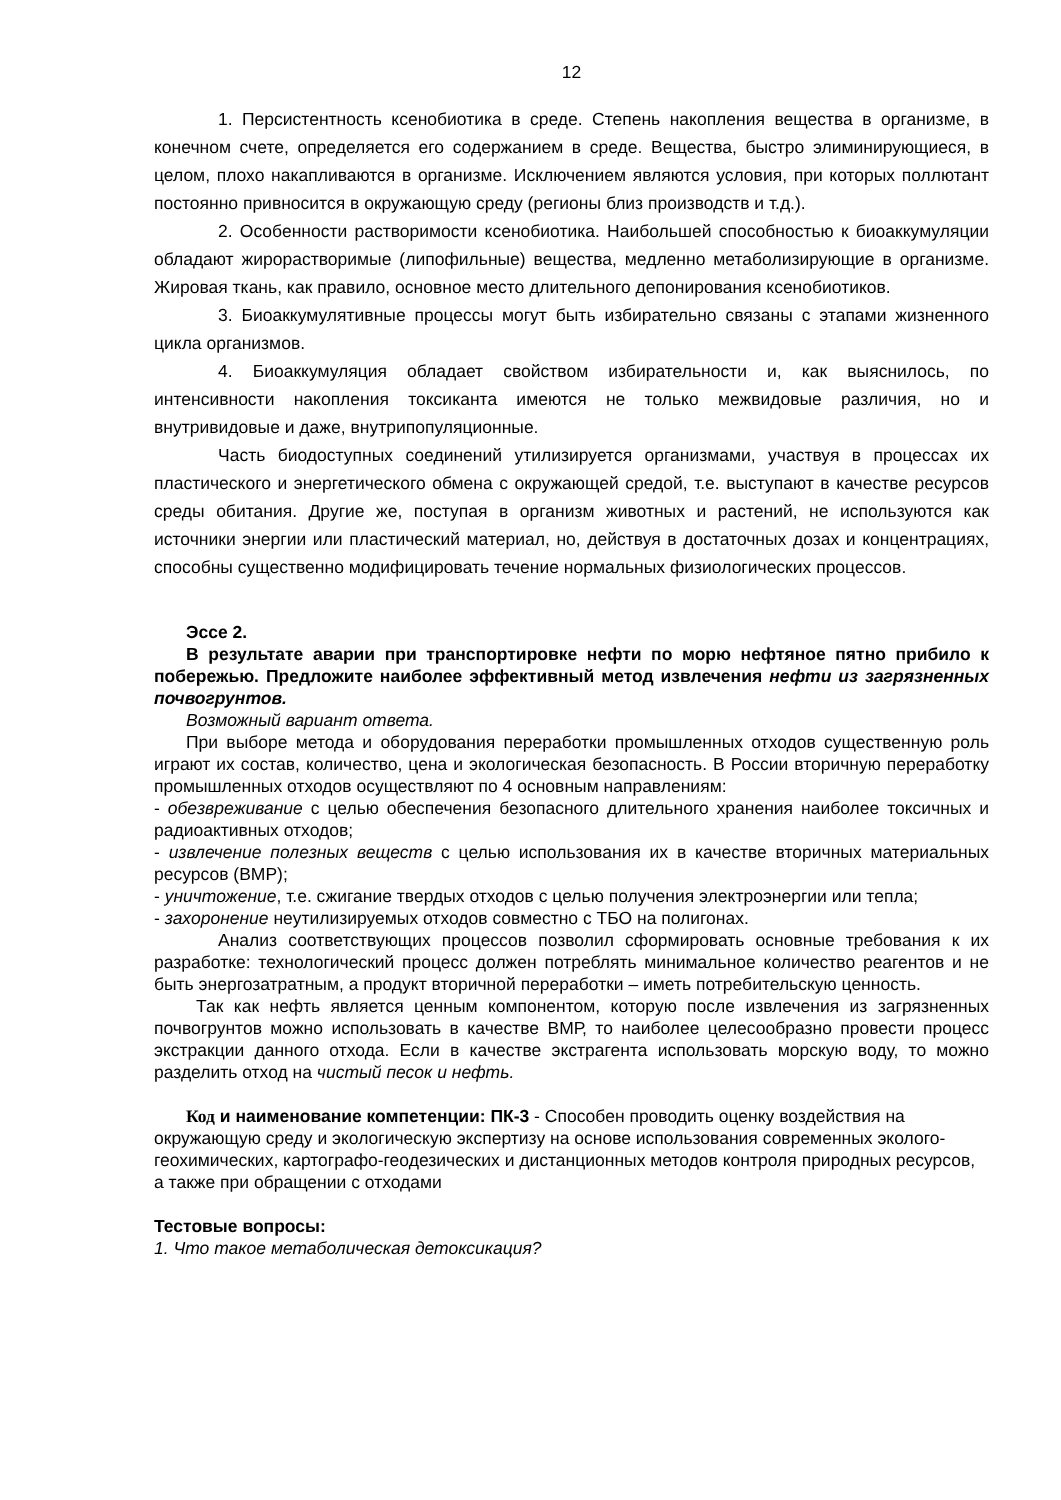12
1. Персистентность ксенобиотика в среде. Степень накопления вещества в организме, в конечном счете, определяется его содержанием в среде. Вещества, быстро элиминирующиеся, в целом, плохо накапливаются в организме. Исключением являются условия, при которых поллютант постоянно привносится в окружающую среду (регионы близ производств и т.д.).
2. Особенности растворимости ксенобиотика. Наибольшей способностью к биоаккумуляции обладают жирорастворимые (липофильные) вещества, медленно метаболизирующие в организме. Жировая ткань, как правило, основное место длительного депонирования ксенобиотиков.
3. Биоаккумулятивные процессы могут быть избирательно связаны с этапами жизненного цикла организмов.
4. Биоаккумуляция обладает свойством избирательности и, как выяснилось, по интенсивности накопления токсиканта имеются не только межвидовые различия, но и внутривидовые и даже, внутрипопуляционные.
Часть биодоступных соединений утилизируется организмами, участвуя в процессах их пластического и энергетического обмена с окружающей средой, т.е. выступают в качестве ресурсов среды обитания. Другие же, поступая в организм животных и растений, не используются как источники энергии или пластический материал, но, действуя в достаточных дозах и концентрациях, способны существенно модифицировать течение нормальных физиологических процессов.
Эссе 2.
В результате аварии при транспортировке нефти по морю нефтяное пятно прибило к побережью. Предложите наиболее эффективный метод извлечения нефти из загрязненных почвогрунтов.
Возможный вариант ответа.
При выборе метода и оборудования переработки промышленных отходов существенную роль играют их состав, количество, цена и экологическая безопасность. В России вторичную переработку промышленных отходов осуществляют по 4 основным направлениям:
- обезвреживание с целью обеспечения безопасного длительного хранения наиболее токсичных и радиоактивных отходов;
- извлечение полезных веществ с целью использования их в качестве вторичных материальных ресурсов (ВМР);
- уничтожение, т.е. сжигание твердых отходов с целью получения электроэнергии или тепла;
- захоронение неутилизируемых отходов совместно с ТБО на полигонах.
Анализ соответствующих процессов позволил сформировать основные требования к их разработке: технологический процесс должен потреблять минимальное количество реагентов и не быть энергозатратным, а продукт вторичной переработки – иметь потребительскую ценность.
Так как нефть является ценным компонентом, которую после извлечения из загрязненных почвогрунтов можно использовать в качестве ВМР, то наиболее целесообразно провести процесс экстракции данного отхода. Если в качестве экстрагента использовать морскую воду, то можно разделить отход на чистый песок и нефть.
Код и наименование компетенции: ПК-3 - Способен проводить оценку воздействия на окружающую среду и экологическую экспертизу на основе использования современных эколого-геохимических, картографо-геодезических и дистанционных методов контроля природных ресурсов, а также при обращении с отходами
Тестовые вопросы:
1. Что такое метаболическая детоксикация?